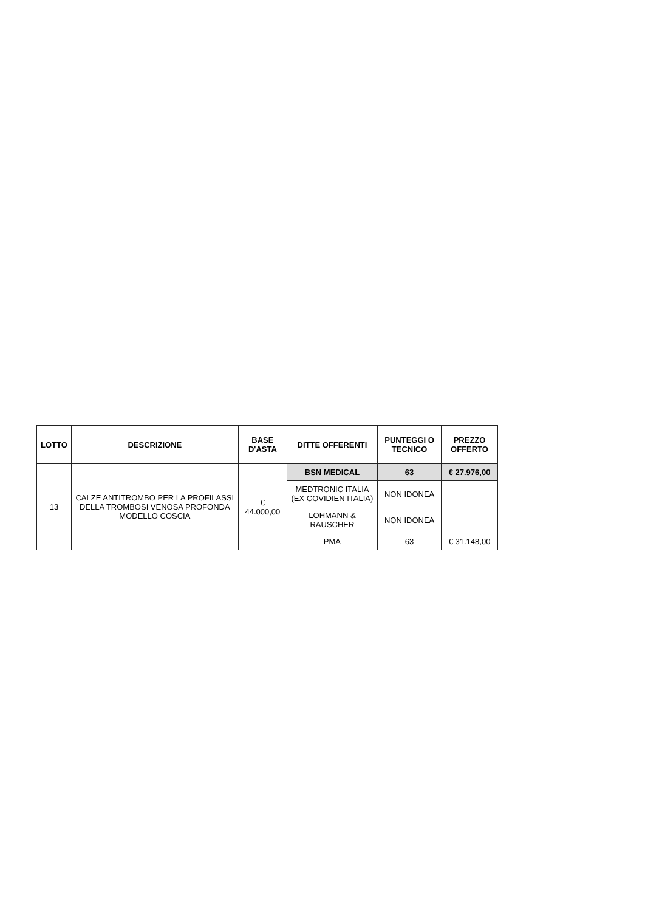| LOTTO | DESCRIZIONE | BASE D'ASTA | DITTE OFFERENTI | PUNTEGGI O TECNICO | PREZZO OFFERTO |
| --- | --- | --- | --- | --- | --- |
| 13 | CALZE ANTITROMBO PER LA PROFILASSI DELLA TROMBOSI VENOSA PROFONDA MODELLO COSCIA | € 44.000,00 | BSN MEDICAL | 63 | € 27.976,00 |
| | | | MEDTRONIC ITALIA (EX COVIDIEN ITALIA) | NON IDONEA | |
| | | | LOHMANN & RAUSCHER | NON IDONEA | |
| | | | PMA | 63 | € 31.148,00 |